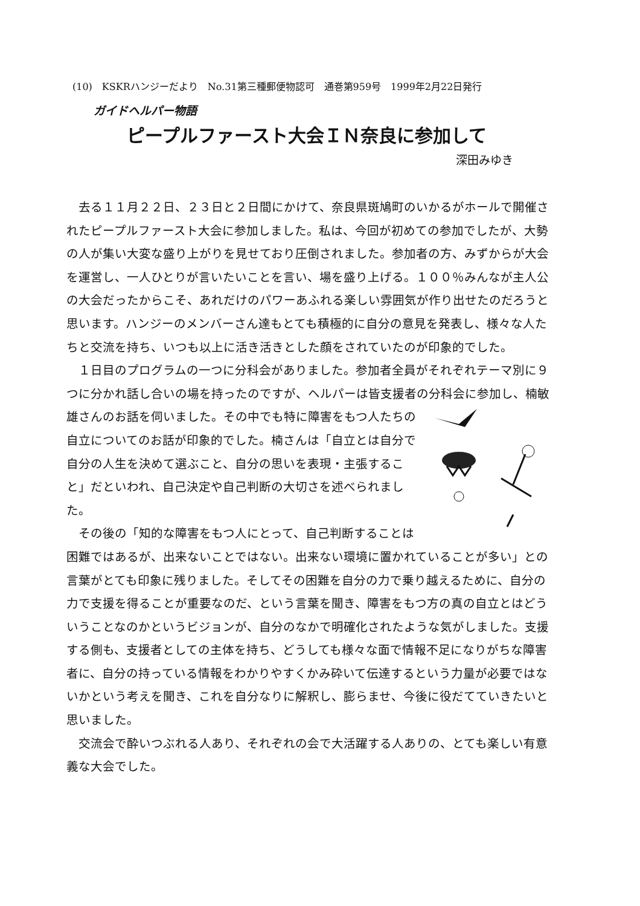(10)　KSKRハンジーだより　No.31第三種郵便物認可　通巻第959号　1999年2月22日発行
ガイドヘルパー物語
ピープルファースト大会ＩＮ奈良に参加して
深田みゆき
去る１１月２２日、２３日と２日間にかけて、奈良県斑鳩町のいかるがホールで開催されたピープルファースト大会に参加しました。私は、今回が初めての参加でしたが、大勢の人が集い大変な盛り上がりを見せており圧倒されました。参加者の方、みずからが大会を運営し、一人ひとりが言いたいことを言い、場を盛り上げる。１００％みんなが主人公の大会だったからこそ、あれだけのパワーあふれる楽しい雰囲気が作り出せたのだろうと思います。ハンジーのメンバーさん達もとても積極的に自分の意見を発表し、様々な人たちと交流を持ち、いつも以上に活き活きとした顔をされていたのが印象的でした。
１日目のプログラムの一つに分科会がありました。参加者全員がそれぞれテーマ別に９つに分かれ話し合いの場を持ったのですが、ヘルパーは皆支援者の分科会に参加し、楠敏雄さんのお話を伺いました。その中でも特に障害をもつ人たちの自立についてのお話が印象的でした。楠さんは「自立とは自分で自分の人生を決めて選ぶこと、自分の思いを表現・主張すること」だといわれ、自己決定や自己判断の大切さを述べられました。
その後の「知的な障害をもつ人にとって、自己判断することは困難ではあるが、出来ないことではない。出来ない環境に置かれていることが多い」との言葉がとても印象に残りました。そしてその困難を自分の力で乗り越えるために、自分の力で支援を得ることが重要なのだ、という言葉を聞き、障害をもつ方の真の自立とはどういうことなのかというビジョンが、自分のなかで明確化されたような気がしました。支援する側も、支援者としての主体を持ち、どうしても様々な面で情報不足になりがちな障害者に、自分の持っている情報をわかりやすくかみ砕いて伝達するという力量が必要ではないかという考えを聞き、これを自分なりに解釈し、膨らませ、今後に役だてていきたいと思いました。
交流会で酔いつぶれる人あり、それぞれの会で大活躍する人ありの、とても楽しい有意義な大会でした。